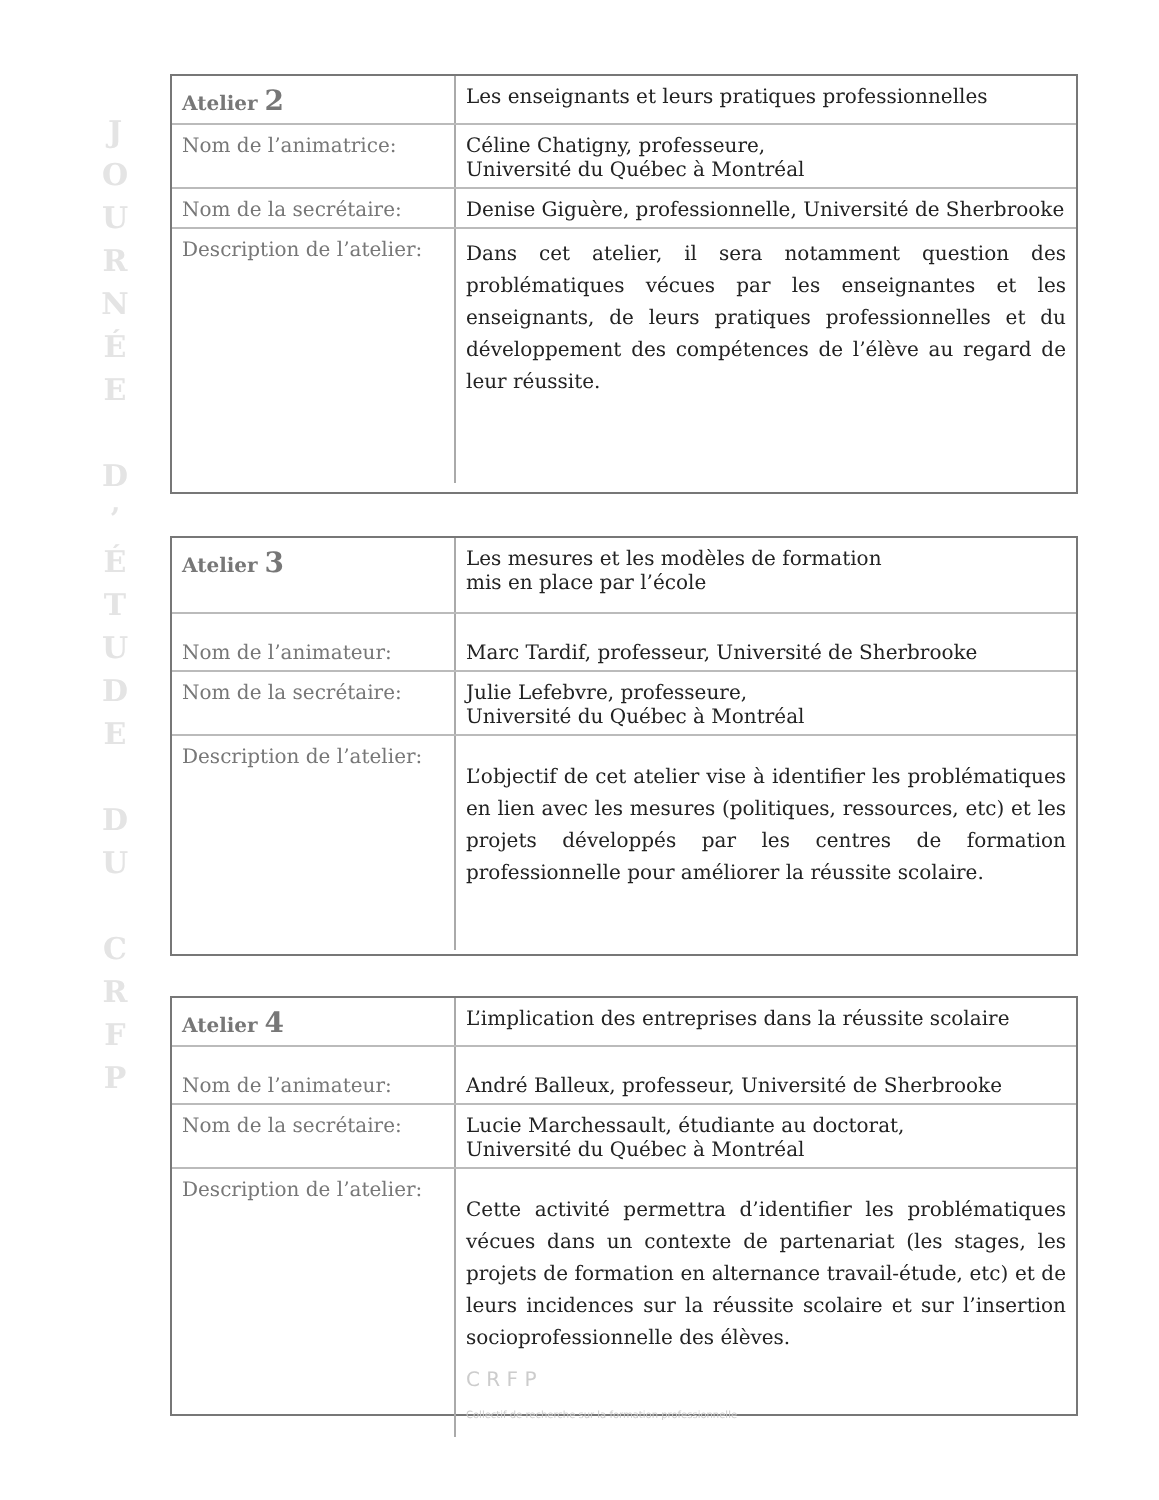J
O
U
R
N
É
E
D
’
É
T
U
D
E
D
U
C
R
F
P
| Atelier 2 | Les enseignants et leurs pratiques professionnelles |
| Nom de l’animatrice: | Céline Chatigny, professeure, Université du Québec à Montréal |
| Nom de la secrétaire: | Denise Giguère, professionnelle, Université de Sherbrooke |
| Description de l’atelier: | Dans cet atelier, il sera notamment question des problématiques vécues par les enseignantes et les enseignants, de leurs pratiques professionnelles et du développement des compétences de l’élève au regard de leur réussite. |
| Atelier 3 | Les mesures et les modèles de formation mis en place par l’école |
| Nom de l’animateur: | Marc Tardif, professeur, Université de Sherbrooke |
| Nom de la secrétaire: | Julie Lefebvre, professeure, Université du Québec à Montréal |
| Description de l’atelier: | L’objectif de cet atelier vise à identifier les problématiques en lien avec les mesures (politiques, ressources, etc) et les projets développés par les centres de formation professionnelle pour améliorer la réussite scolaire. |
| Atelier 4 | L’implication des entreprises dans la réussite scolaire |
| Nom de l’animateur: | André Balleux, professeur, Université de Sherbrooke |
| Nom de la secrétaire: | Lucie Marchessault, étudiante au doctorat, Université du Québec à Montréal |
| Description de l’atelier: | Cette activité permettra d’identifier les problématiques vécues dans un contexte de partenariat (les stages, les projets de formation en alternance travail-étude, etc) et de leurs incidences sur la réussite scolaire et sur l’insertion socioprofessionnelle des élèves. C R F P Collectif de recherche sur la formation professionnelle |